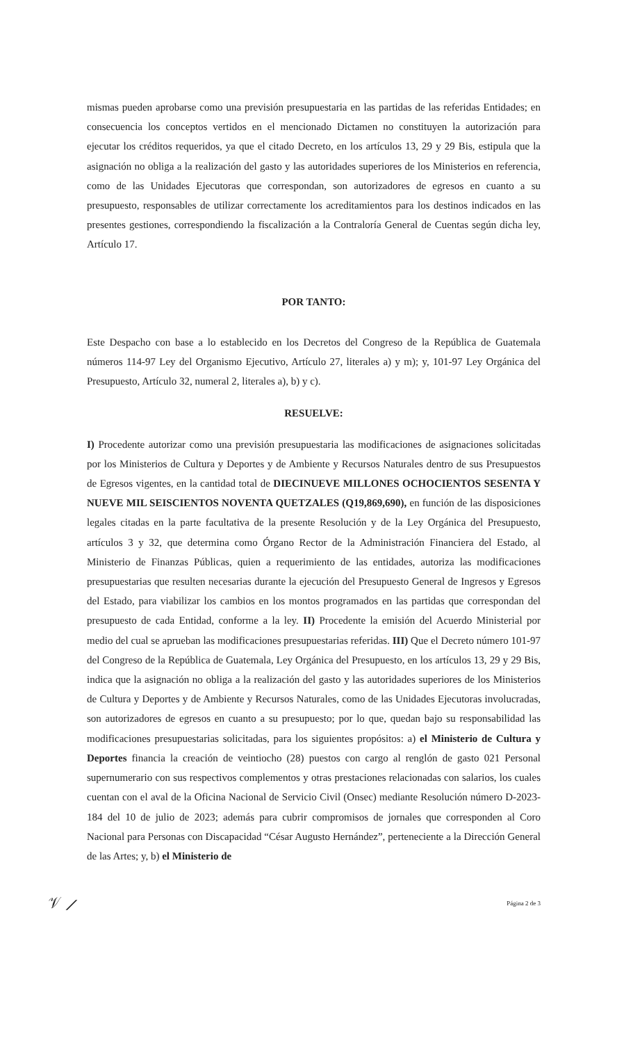mismas pueden aprobarse como una previsión presupuestaria en las partidas de las referidas Entidades; en consecuencia los conceptos vertidos en el mencionado Dictamen no constituyen la autorización para ejecutar los créditos requeridos, ya que el citado Decreto, en los artículos 13, 29 y 29 Bis, estipula que la asignación no obliga a la realización del gasto y las autoridades superiores de los Ministerios en referencia, como de las Unidades Ejecutoras que correspondan, son autorizadores de egresos en cuanto a su presupuesto, responsables de utilizar correctamente los acreditamientos para los destinos indicados en las presentes gestiones, correspondiendo la fiscalización a la Contraloría General de Cuentas según dicha ley, Artículo 17.
POR TANTO:
Este Despacho con base a lo establecido en los Decretos del Congreso de la República de Guatemala números 114-97 Ley del Organismo Ejecutivo, Artículo 27, literales a) y m); y, 101-97 Ley Orgánica del Presupuesto, Artículo 32, numeral 2, literales a), b) y c).
RESUELVE:
I) Procedente autorizar como una previsión presupuestaria las modificaciones de asignaciones solicitadas por los Ministerios de Cultura y Deportes y de Ambiente y Recursos Naturales dentro de sus Presupuestos de Egresos vigentes, en la cantidad total de DIECINUEVE MILLONES OCHOCIENTOS SESENTA Y NUEVE MIL SEISCIENTOS NOVENTA QUETZALES (Q19,869,690), en función de las disposiciones legales citadas en la parte facultativa de la presente Resolución y de la Ley Orgánica del Presupuesto, artículos 3 y 32, que determina como Órgano Rector de la Administración Financiera del Estado, al Ministerio de Finanzas Públicas, quien a requerimiento de las entidades, autoriza las modificaciones presupuestarias que resulten necesarias durante la ejecución del Presupuesto General de Ingresos y Egresos del Estado, para viabilizar los cambios en los montos programados en las partidas que correspondan del presupuesto de cada Entidad, conforme a la ley. II) Procedente la emisión del Acuerdo Ministerial por medio del cual se aprueban las modificaciones presupuestarias referidas. III) Que el Decreto número 101-97 del Congreso de la República de Guatemala, Ley Orgánica del Presupuesto, en los artículos 13, 29 y 29 Bis, indica que la asignación no obliga a la realización del gasto y las autoridades superiores de los Ministerios de Cultura y Deportes y de Ambiente y Recursos Naturales, como de las Unidades Ejecutoras involucradas, son autorizadores de egresos en cuanto a su presupuesto; por lo que, quedan bajo su responsabilidad las modificaciones presupuestarias solicitadas, para los siguientes propósitos: a) el Ministerio de Cultura y Deportes financia la creación de veintiocho (28) puestos con cargo al renglón de gasto 021 Personal supernumerario con sus respectivos complementos y otras prestaciones relacionadas con salarios, los cuales cuentan con el aval de la Oficina Nacional de Servicio Civil (Onsec) mediante Resolución número D-2023-184 del 10 de julio de 2023; además para cubrir compromisos de jornales que corresponden al Coro Nacional para Personas con Discapacidad “César Augusto Hernández”, perteneciente a la Dirección General de las Artes; y, b) el Ministerio de
𝒱 ⟋ Página 2 de 3